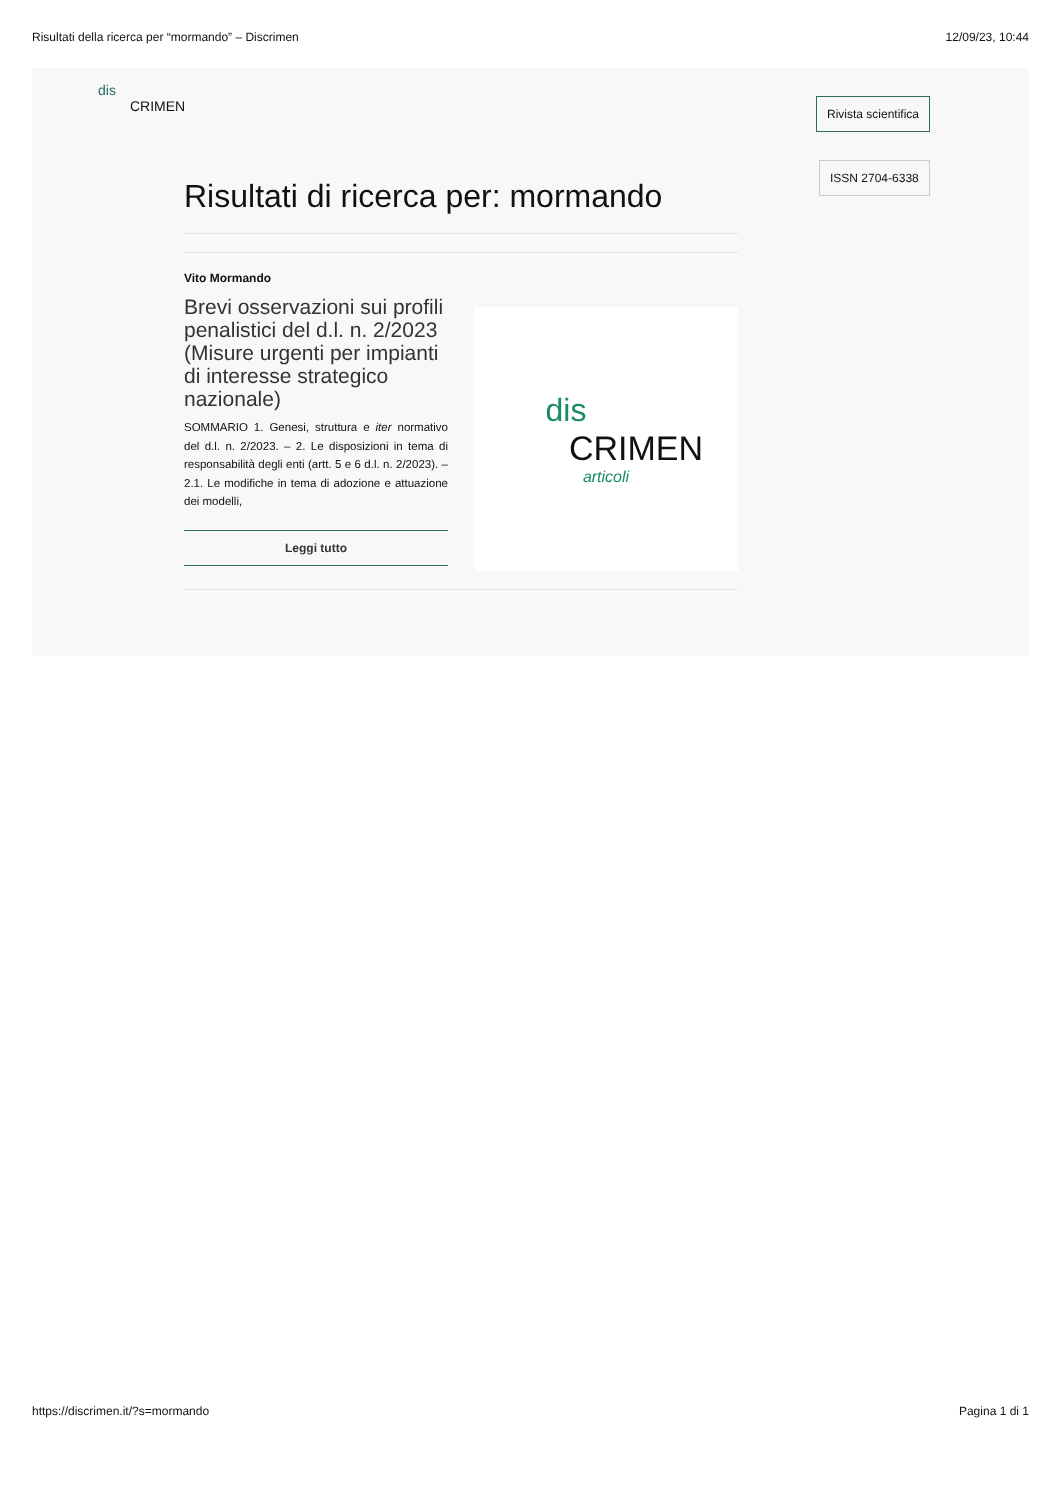Risultati della ricerca per “mormando” – Discrimen 12/09/23, 10:44
dis
CRIMEN
Rivista scientifica
ISSN 2704-6338
Risultati di ricerca per: mormando
Vito Mormando
Brevi osservazioni sui profili penalistici del d.l. n. 2/2023 (Misure urgenti per impianti di interesse strategico nazionale)
SOMMARIO 1. Genesi, struttura e iter normativo del d.l. n. 2/2023. – 2. Le disposizioni in tema di responsabilità degli enti (artt. 5 e 6 d.l. n. 2/2023). – 2.1. Le modifiche in tema di adozione e attuazione dei modelli,
Leggi tutto
dis
CRIMEN
articoli
https://discrimen.it/?s=mormando Pagina 1 di 1